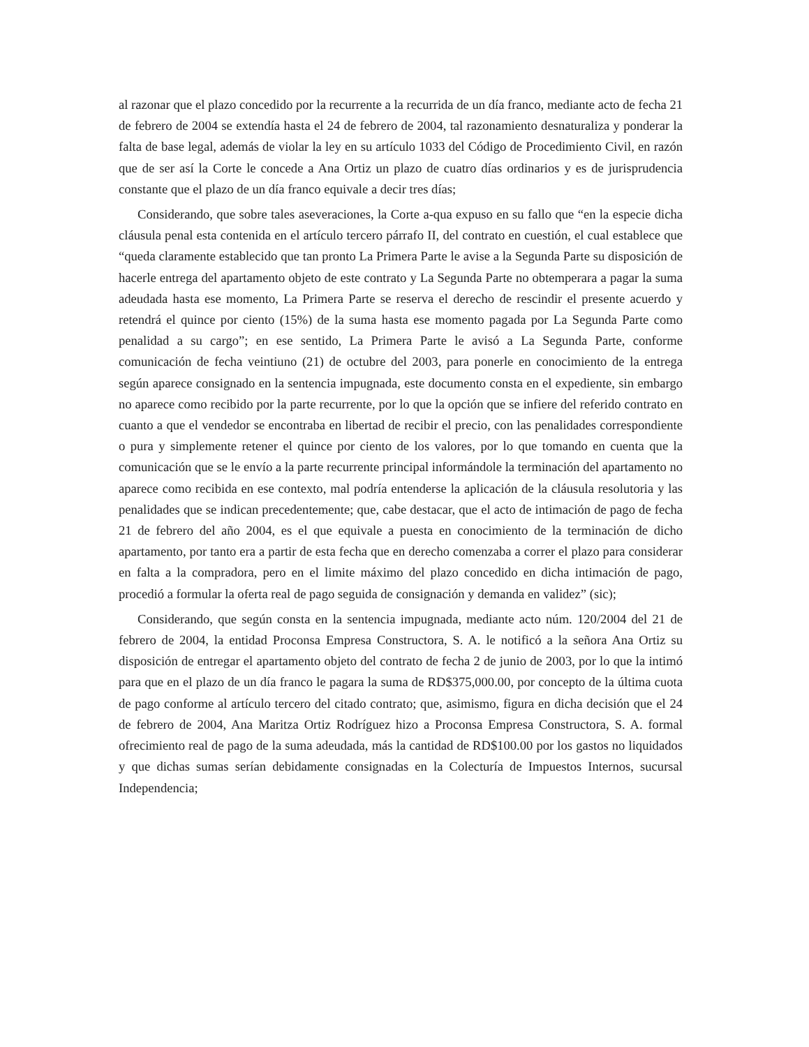al razonar que el plazo concedido por la recurrente a la recurrida de un día franco, mediante acto de fecha 21 de febrero de 2004 se extendía hasta el 24 de febrero de 2004, tal razonamiento desnaturaliza y ponderar la falta de base legal, además de violar la ley en su artículo 1033 del Código de Procedimiento Civil, en razón que de ser así la Corte le concede a Ana Ortiz un plazo de cuatro días ordinarios y es de jurisprudencia constante que el plazo de un día franco equivale a decir tres días;
Considerando, que sobre tales aseveraciones, la Corte a-qua expuso en su fallo que “en la especie dicha cláusula penal esta contenida en el artículo tercero párrafo II, del contrato en cuestión, el cual establece que “queda claramente establecido que tan pronto La Primera Parte le avise a la Segunda Parte su disposición de hacerle entrega del apartamento objeto de este contrato y La Segunda Parte no obtemperara a pagar la suma adeudada hasta ese momento, La Primera Parte se reserva el derecho de rescindir el presente acuerdo y retendrá el quince por ciento (15%) de la suma hasta ese momento pagada por La Segunda Parte como penalidad a su cargo”; en ese sentido, La Primera Parte le avisó a La Segunda Parte, conforme comunicación de fecha veintiuno (21) de octubre del 2003, para ponerle en conocimiento de la entrega según aparece consignado en la sentencia impugnada, este documento consta en el expediente, sin embargo no aparece como recibido por la parte recurrente, por lo que la opción que se infiere del referido contrato en cuanto a que el vendedor se encontraba en libertad de recibir el precio, con las penalidades correspondiente o pura y simplemente retener el quince por ciento de los valores, por lo que tomando en cuenta que la comunicación que se le envío a la parte recurrente principal informándole la terminación del apartamento no aparece como recibida en ese contexto, mal podría entenderse la aplicación de la cláusula resolutoria y las penalidades que se indican precedentemente; que, cabe destacar, que el acto de intimación de pago de fecha 21 de febrero del año 2004, es el que equivale a puesta en conocimiento de la terminación de dicho apartamento, por tanto era a partir de esta fecha que en derecho comenzaba a correr el plazo para considerar en falta a la compradora, pero en el limite máximo del plazo concedido en dicha intimación de pago, procedió a formular la oferta real de pago seguida de consignación y demanda en validez” (sic);
Considerando, que según consta en la sentencia impugnada, mediante acto núm. 120/2004 del 21 de febrero de 2004, la entidad Proconsa Empresa Constructora, S. A. le notificó a la señora Ana Ortiz su disposición de entregar el apartamento objeto del contrato de fecha 2 de junio de 2003, por lo que la intimó para que en el plazo de un día franco le pagara la suma de RD$375,000.00, por concepto de la última cuota de pago conforme al artículo tercero del citado contrato; que, asimismo, figura en dicha decisión que el 24 de febrero de 2004, Ana Maritza Ortiz Rodríguez hizo a Proconsa Empresa Constructora, S. A. formal ofrecimiento real de pago de la suma adeudada, más la cantidad de RD$100.00 por los gastos no liquidados y que dichas sumas serían debidamente consignadas en la Colecturía de Impuestos Internos, sucursal Independencia;